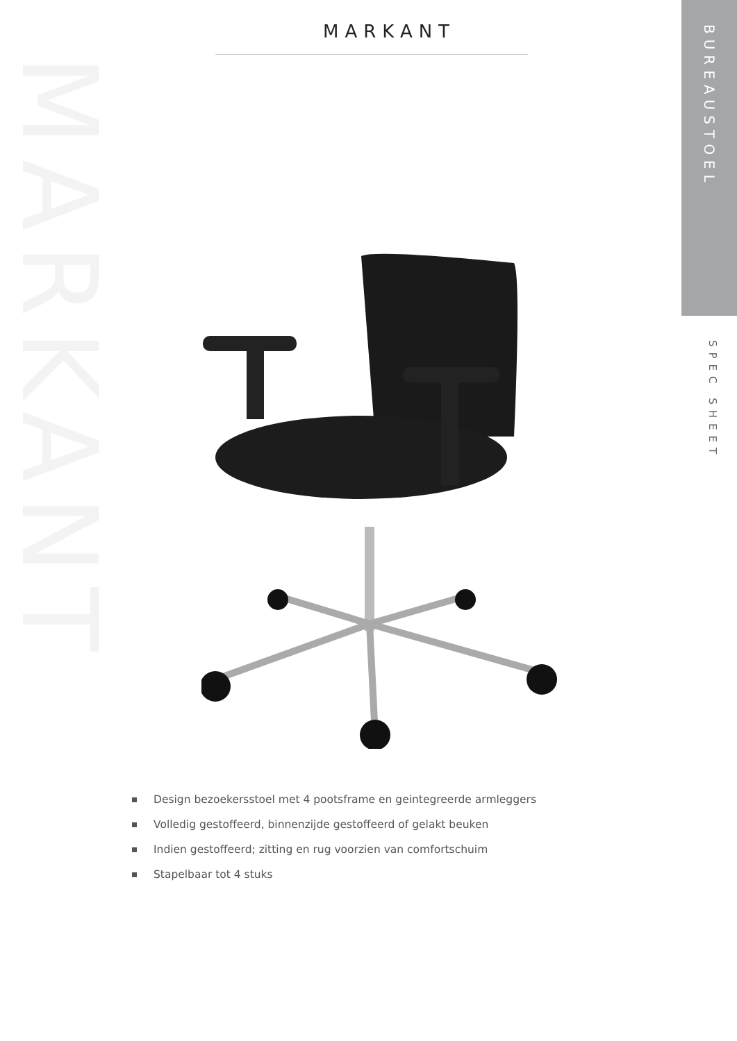MARKANT
BUREAUSTOEL
SPEC SHEET
MARKANT
Design bezoekersstoel met 4 pootsframe en geintegreerde armleggers
Volledig gestoffeerd, binnenzijde gestoffeerd of gelakt beuken
Indien gestoffeerd; zitting en rug voorzien van comfortschuim
Stapelbaar tot 4 stuks